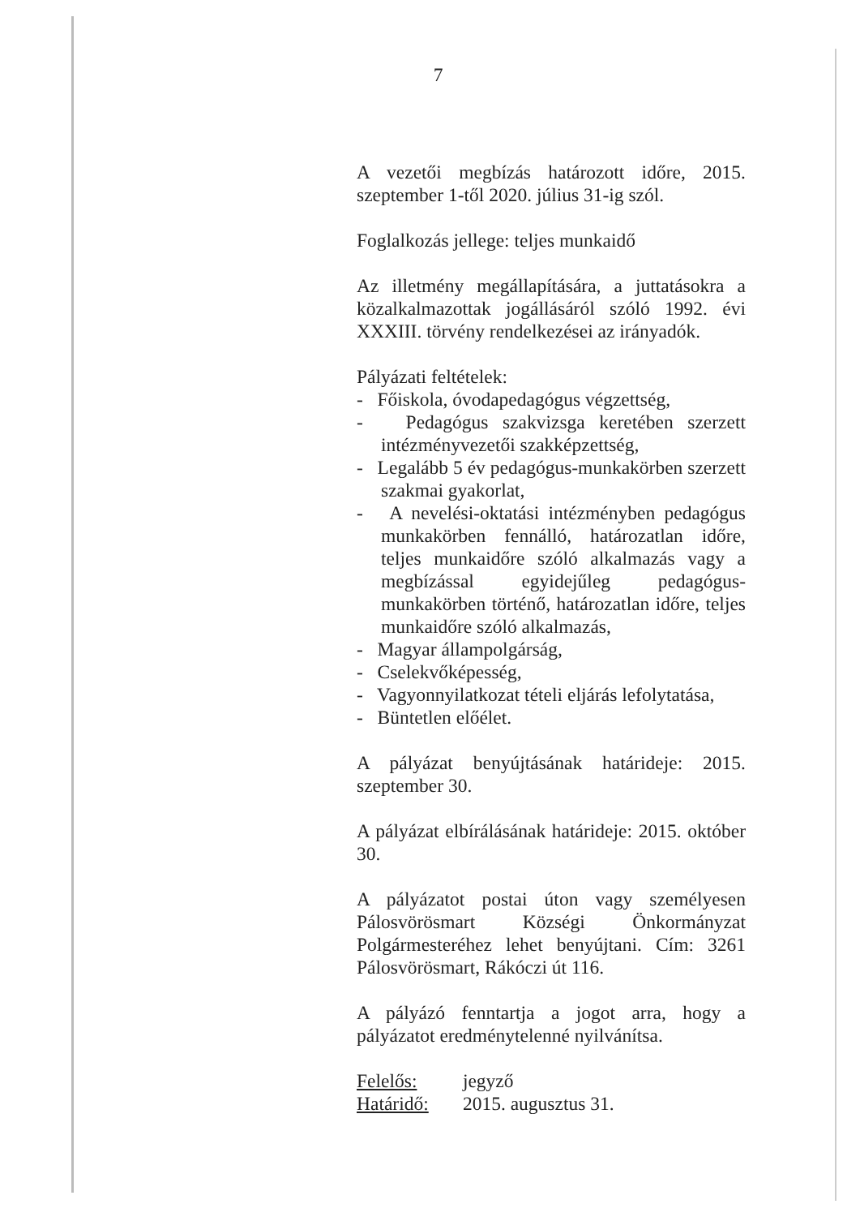7
A vezetői megbízás határozott időre, 2015. szeptember 1-től 2020. július 31-ig szól.
Foglalkozás jellege: teljes munkaidő
Az illetmény megállapítására, a juttatásokra a közalkalmazottak jogállásáról szóló 1992. évi XXXIII. törvény rendelkezései az irányadók.
Pályázati feltételek:
- Főiskola, óvodapedagógus végzettség,
- Pedagógus szakvizsga keretében szerzett intézményvezetői szakképzettség,
- Legalább 5 év pedagógus-munkakörben szerzett szakmai gyakorlat,
- A nevelési-oktatási intézményben pedagógus munkakörben fennálló, határozatlan időre, teljes munkaidőre szóló alkalmazás vagy a megbízással egyidejűleg pedagógus-munkakörben történő, határozatlan időre, teljes munkaidőre szóló alkalmazás,
- Magyar állampolgárság,
- Cselekvőképesség,
- Vagyonnyilatkozat tételi eljárás lefolytatása,
- Büntetlen előélet.
A pályázat benyújtásának határideje: 2015. szeptember 30.
A pályázat elbírálásának határideje: 2015. október 30.
A pályázatot postai úton vagy személyesen Pálosvörösmart Községi Önkormányzat Polgármesteréhez lehet benyújtani. Cím: 3261 Pálosvörösmart, Rákóczi út 116.
A pályázó fenntartja a jogot arra, hogy a pályázatot eredménytelenné nyilvánítsa.
Felelős: jegyző
Határidő: 2015. augusztus 31.